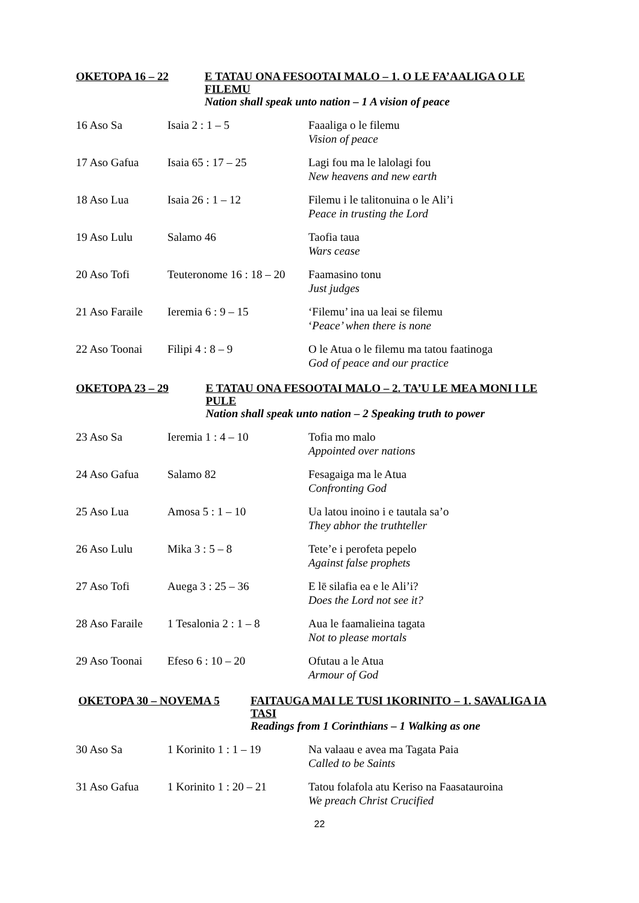OKETOPA 16 – 22 E TATAU ONA FESOOTAI MALO – 1. O LE FA’AALIGA O LE FILEMU
Nation shall speak unto nation – 1 A vision of peace
| 16 Aso Sa | Isaia 2 : 1 – 5 | Faaaliga o le filemu Vision of peace |
| 17 Aso Gafua | Isaia 65 : 17 – 25 | Lagi fou ma le lalolagi fou New heavens and new earth |
| 18 Aso Lua | Isaia 26 : 1 – 12 | Filemu i le talitonuina o le Ali’i Peace in trusting the Lord |
| 19 Aso Lulu | Salamo 46 | Taofia taua Wars cease |
| 20 Aso Tofi | Teuteronome 16 : 18 – 20 | Faamasino tonu Just judges |
| 21 Aso Faraile | Ieremia 6 : 9 – 15 | ‘Filemu’ ina ua leai se filemu ‘ Peace’ when there is none |
| 22 Aso Toonai | Filipi 4 : 8 – 9 | O le Atua o le filemu ma tatou faatinoga God of peace and our practice |
OKETOPA 23 – 29 E TATAU ONA FESOOTAI MALO – 2. TA’U LE MEA MONI I LE PULE
Nation shall speak unto nation – 2 Speaking truth to power
| 23 Aso Sa | Ieremia 1 : 4 – 10 | Tofia mo malo Appointed over nations |
| 24 Aso Gafua | Salamo 82 | Fesagaiga ma le Atua Confronting God |
| 25 Aso Lua | Amosa 5 : 1 – 10 | Ua latou inoino i e tautala sa’o They abhor the truthteller |
| 26 Aso Lulu | Mika 3 : 5 – 8 | Tete’e i perofeta pepelo Against false prophets |
| 27 Aso Tofi | Auega 3 : 25 – 36 | E lē silafia ea e le Ali’i? Does the Lord not see it? |
| 28 Aso Faraile | 1 Tesalonia 2 : 1 – 8 | Aua le faamalieina tagata Not to please mortals |
| 29 Aso Toonai | Efeso 6 : 10 – 20 | Ofutau a le Atua Armour of God |
OKETOPA 30 – NOVEMA 5 FAITAUGA MAI LE TUSI 1KORINITO – 1. SAVALIGA IA TASI
Readings from 1 Corinthians – 1 Walking as one
| 30 Aso Sa | 1 Korinito 1 : 1 – 19 | Na valaau e avea ma Tagata Paia Called to be Saints |
| 31 Aso Gafua | 1 Korinito 1 : 20 – 21 | Tatou folafola atu Keriso na Faasatauroina We preach Christ Crucified |
22